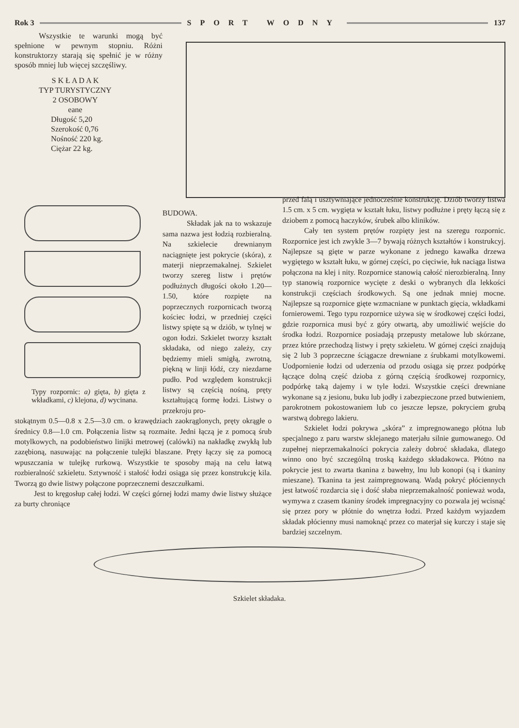Rok 3 SPORT WODNY 137
Wszystkie te warunki mogą być spełnione w pewnym stopniu. Różni konstruktorzy starają się spełnić je w różny sposób mniej lub więcej szczęśliwy.
S K Ł A D A K
TYP TURYSTYCZNY
2 OSOBOWY
eane
Długość 5,20
Szerokość 0,76
Nośność 220 kg.
Ciężar 22 kg.
Typy rozpornic: a) gięta, b) gięta z wkładkami, c) klejona, d) wycinana.
BUDOWA.
Składak jak na to wskazuje sama nazwa jest łodzią rozbieralną. Na szkielecie drewnianym naciągnięte jest pokrycie (skóra), z materji nieprzemakalnej. Szkielet tworzy szereg listw i prętów podłużnych długości około 1.20—1.50, które rozpięte na poprzecznych rozpornicach tworzą kościec łodzi, w przedniej części listwy spięte są w dziób, w tylnej w ogon łodzi. Szkielet tworzy kształt składaka, od niego zależy, czy będziemy mieli smigłą, zwrotną, piękną w linji łódź, czy niezdarne pudło. Pod względem konstrukcji listwy są częścią nośną, pręty kształtującą formę łodzi. Listwy o przekroju pro-
stokątnym 0.5—0.8 x 2.5—3.0 cm. o krawędziach zaokrąglonych, pręty okrągłe o średnicy 0.8—1.0 cm. Połączenia listw są rozmaite. Jedni łączą je z pomocą śrub motylkowych, na podobieństwo linijki metrowej (calówki) na nakładkę zwykłą lub zazębioną, nasuwając na połączenie tulejki blaszane. Pręty łączy się za pomocą wpuszczania w tulejkę rurkową. Wszystkie te sposoby mają na celu łatwą rozbieralność szkieletu. Sztywność i stałość łodzi osiąga się przez konstrukcję kila. Tworzą go dwie listwy połączone poprzecznemi deszczułkami.
Jest to kręgosłup całej łodzi. W części górnej łodzi mamy dwie listwy służące za burty chroniące
przed falą i usztywniające jednocześnie konstrukcję. Dziób tworzy listwa 1.5 cm. x 5 cm. wygięta w kształt łuku, listwy podłużne i pręty łączą się z dziobem z pomocą haczyków, śrubek albo kliników.
Cały ten system prętów rozpięty jest na szeregu rozpornic. Rozpornice jest ich zwykle 3—7 bywają różnych kształtów i konstrukcyj. Najlepsze są gięte w parze wykonane z jednego kawałka drzewa wygiętego w kształt łuku, w górnej części, po cięciwie, łuk naciąga listwa połączona na klej i nity. Rozpornice stanowią całość nierozbieralną. Inny typ stanowią rozpornice wycięte z deski o wybranych dla lekkości konstrukcji częściach środkowych. Są one jednak mniej mocne. Najlepsze są rozpornice gięte wzmacniane w punktach gięcia, wkładkami fornierowemi. Tego typu rozpornice używa się w środkowej części łodzi, gdzie rozpornica musi być z góry otwartą, aby umożliwić wejście do środka łodzi. Rozpornice posiadają przepusty metalowe lub skórzane, przez które przechodzą listwy i pręty szkieletu. W górnej części znajdują się 2 lub 3 poprzeczne ściągacze drewniane z śrubkami motylkowemi. Uodpornienie łodzi od uderzenia od przodu osiąga się przez podpórkę łączące dolną część dzioba z górną częścią środkowej rozpornicy, podpórkę taką dajemy i w tyle łodzi. Wszystkie części drewniane wykonane są z jesionu, buku lub jodły i zabezpieczone przed butwieniem, parokrotnem pokostowaniem lub co jeszcze lepsze, pokryciem grubą warstwą dobrego lakieru.
Szkielet łodzi pokrywa „skóra” z impregnowanego płótna lub specjalnego z paru warstw sklejanego materjału silnie gumowanego. Od zupełnej nieprzemakalności pokrycia zależy dobroć składaka, dlatego winno ono być szczególną troską każdego składakowca. Płótno na pokrycie jest to zwarta tkanina z bawełny, lnu lub konopi (są i tkaniny mieszane). Tkanina ta jest zaimpregnowaną. Wadą pokryć płóciennych jest łatwość rozdarcia się i dość słaba nieprzemakalność ponieważ woda, wymywa z czasem tkaniny środek impregnacyjny co pozwala jej wcisnąć się przez pory w płótnie do wnętrza łodzi. Przed każdym wyjazdem składak płócienny musi namoknąć przez co materjał się kurczy i staje się bardziej szczelnym.
Szkielet składaka.